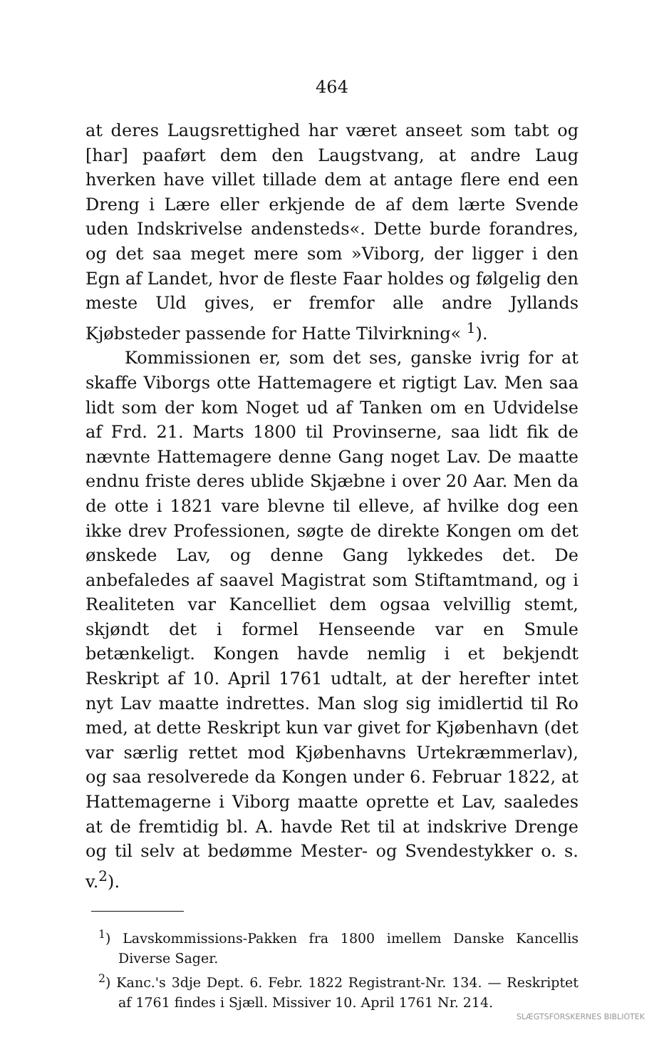464
at deres Laugsrettighed har været anseet som tabt og [har] paaført dem den Laugstvang, at andre Laug hverken have villet tillade dem at antage flere end een Dreng i Lære eller erkjende de af dem lærte Svende uden Indskrivelse andensteds«. Dette burde forandres, og det saa meget mere som »Viborg, der ligger i den Egn af Landet, hvor de fleste Faar holdes og følgelig den meste Uld gives, er fremfor alle andre Jyllands Kjøbsteder passende for Hatte Tilvirkning« <sup>1</sup>).
Kommissionen er, som det ses, ganske ivrig for at skaffe Viborgs otte Hattemagere et rigtigt Lav. Men saa lidt som der kom Noget ud af Tanken om en Udvidelse af Frd. 21. Marts 1800 til Provinserne, saa lidt fik de nævnte Hattemagere denne Gang noget Lav. De maatte endnu friste deres ublide Skjæbne i over 20 Aar. Men da de otte i 1821 vare blevne til elleve, af hvilke dog een ikke drev Professionen, søgte de direkte Kongen om det ønskede Lav, og denne Gang lykkedes det. De anbefaledes af saavel Magistrat som Stiftamtmand, og i Realiteten var Kancelliet dem ogsaa velvillig stemt, skjøndt det i formel Henseende var en Smule betænkeligt. Kongen havde nemlig i et bekjendt Reskript af 10. April 1761 udtalt, at der herefter intet nyt Lav maatte indrettes. Man slog sig imidlertid til Ro med, at dette Reskript kun var givet for Kjøbenhavn (det var særlig rettet mod Kjøbenhavns Urtekræmmerlav), og saa resolverede da Kongen under 6. Februar 1822, at Hattemagerne i Viborg maatte oprette et Lav, saaledes at de fremtidig bl. A. havde Ret til at indskrive Drenge og til selv at bedømme Mester- og Svendestykker o. s. v.<sup>2</sup>).
<sup>1</sup>) Lavskommissions-Pakken fra 1800 imellem Danske Kancellis Diverse Sager.
<sup>2</sup>) Kanc.'s 3dje Dept. 6. Febr. 1822 Registrant-Nr. 134. — Reskriptet af 1761 findes i Sjæll. Missiver 10. April 1761 Nr. 214.
SLÆGTSFORSKERNES BIBLIOTEK